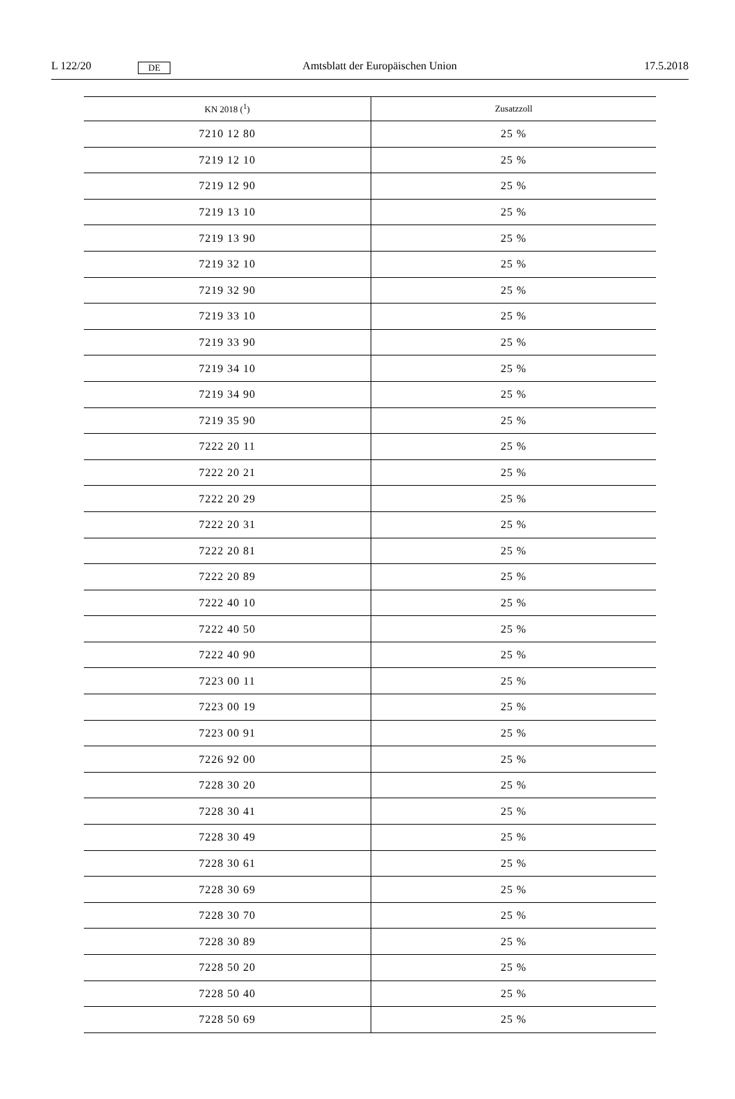L 122/20 DE Amtsblatt der Europäischen Union 17.5.2018
| KN 2018 (<sup>1</sup>) | Zusatzzoll |
| --- | --- |
| 7210 12 80 | 25 % |
| 7219 12 10 | 25 % |
| 7219 12 90 | 25 % |
| 7219 13 10 | 25 % |
| 7219 13 90 | 25 % |
| 7219 32 10 | 25 % |
| 7219 32 90 | 25 % |
| 7219 33 10 | 25 % |
| 7219 33 90 | 25 % |
| 7219 34 10 | 25 % |
| 7219 34 90 | 25 % |
| 7219 35 90 | 25 % |
| 7222 20 11 | 25 % |
| 7222 20 21 | 25 % |
| 7222 20 29 | 25 % |
| 7222 20 31 | 25 % |
| 7222 20 81 | 25 % |
| 7222 20 89 | 25 % |
| 7222 40 10 | 25 % |
| 7222 40 50 | 25 % |
| 7222 40 90 | 25 % |
| 7223 00 11 | 25 % |
| 7223 00 19 | 25 % |
| 7223 00 91 | 25 % |
| 7226 92 00 | 25 % |
| 7228 30 20 | 25 % |
| 7228 30 41 | 25 % |
| 7228 30 49 | 25 % |
| 7228 30 61 | 25 % |
| 7228 30 69 | 25 % |
| 7228 30 70 | 25 % |
| 7228 30 89 | 25 % |
| 7228 50 20 | 25 % |
| 7228 50 40 | 25 % |
| 7228 50 69 | 25 % |